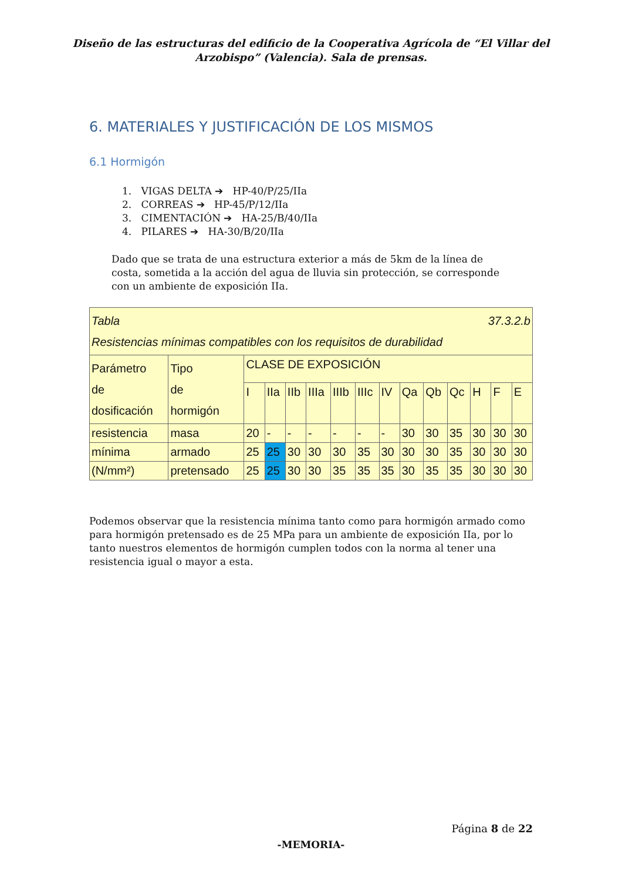Diseño de las estructuras del edificio de la Cooperativa Agrícola de “El Villar del
Arzobispo” (Valencia). Sala de prensas.
6. MATERIALES Y JUSTIFICACIÓN DE LOS MISMOS
6.1 Hormigón
1. VIGAS DELTA ➔ HP-40/P/25/IIa
2. CORREAS ➔ HP-45/P/12/IIa
3. CIMENTACIÓN ➔ HA-25/B/40/IIa
4. PILARES ➔ HA-30/B/20/IIa
Dado que se trata de una estructura exterior a más de 5km de la línea de costa, sometida a la acción del agua de lluvia sin protección, se corresponde con un ambiente de exposición IIa.
| 37.3.2.b Tabla Resistencias mínimas compatibles con los requisitos de durabilidad | | | | | | | | | | | | | | |
| Parámetro de dosificación | Tipo de hormigón | CLASE DE EXPOSICIÓN | | | | | | | | | | | | |
| | | I | IIa | IIb | IIIa | IIIb | IIIc | IV | Qa | Qb | Qc | H | F | E |
| resistencia | masa | 20 | - | - | - | - | - | - | 30 | 30 | 35 | 30 | 30 | 30 |
| mínima | armado | 25 | 25 | 30 | 30 | 30 | 35 | 30 | 30 | 30 | 35 | 30 | 30 | 30 |
| (N/mm²) | pretensado | 25 | 25 | 30 | 30 | 35 | 35 | 35 | 30 | 35 | 35 | 30 | 30 | 30 |
Podemos observar que la resistencia mínima tanto como para hormigón armado como para hormigón pretensado es de 25 MPa para un ambiente de exposición IIa, por lo tanto nuestros elementos de hormigón cumplen todos con la norma al tener una resistencia igual o mayor a esta.
Página 8 de 22
-MEMORIA-